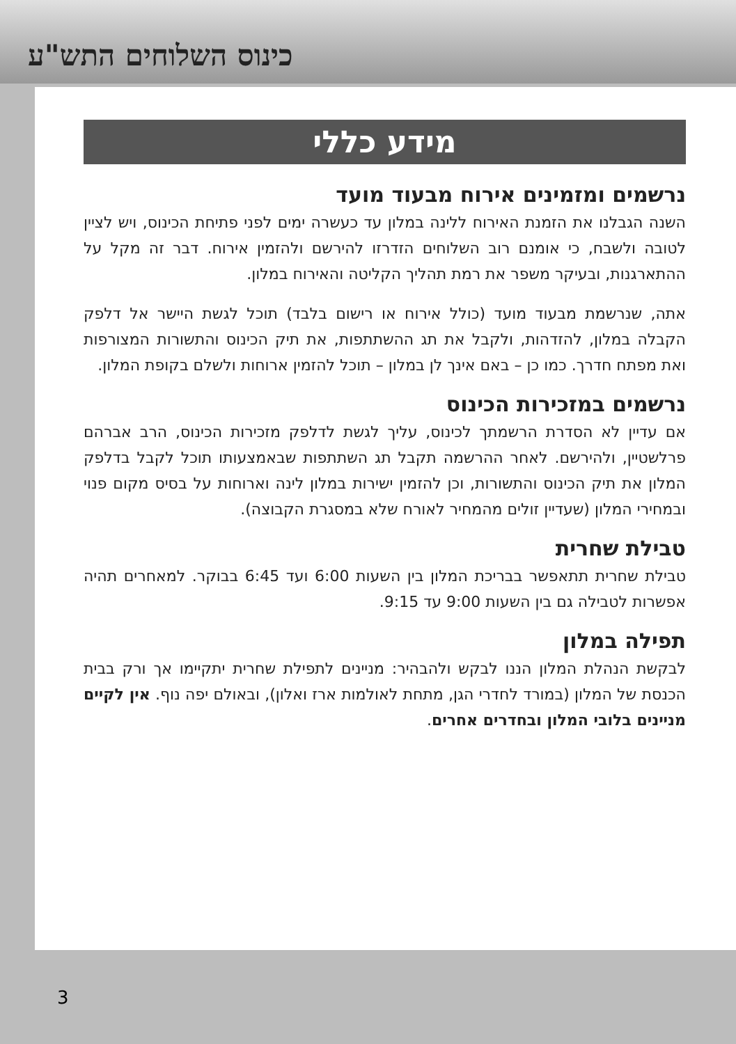כינוס השלוחים התש"ע
מידע כללי
נרשמים ומזמינים אירוח מבעוד מועד
השנה הגבלנו את הזמנת האירוח ללינה במלון עד כעשרה ימים לפני פתיחת הכינוס, ויש לציין לטובה ולשבח, כי אומנם רוב השלוחים הזדרזו להירשם ולהזמין אירוח. דבר זה מקל על ההתארגנות, ובעיקר משפר את רמת תהליך הקליטה והאירוח במלון.
אתה, שנרשמת מבעוד מועד (כולל אירוח או רישום בלבד) תוכל לגשת היישר אל דלפק הקבלה במלון, להזדהות, ולקבל את תג ההשתתפות, את תיק הכינוס והתשורות המצורפות ואת מפתח חדרך. כמו כן – באם אינך לן במלון – תוכל להזמין ארוחות ולשלם בקופת המלון.
נרשמים במזכירות הכינוס
אם עדיין לא הסדרת הרשמתך לכינוס, עליך לגשת לדלפק מזכירות הכינוס, הרב אברהם פרלשטיין, ולהירשם. לאחר ההרשמה תקבל תג השתתפות שבאמצעותו תוכל לקבל בדלפק המלון את תיק הכינוס והתשורות, וכן להזמין ישירות במלון לינה וארוחות על בסיס מקום פנוי ובמחירי המלון (שעדיין זולים מהמחיר לאורח שלא במסגרת הקבוצה).
טבילת שחרית
טבילת שחרית תתאפשר בבריכת המלון בין השעות 6:00 ועד 6:45 בבוקר. למאחרים תהיה אפשרות לטבילה גם בין השעות 9:00 עד 9:15.
תפילה במלון
לבקשת הנהלת המלון הננו לבקש ולהבהיר: מניינים לתפילת שחרית יתקיימו אך ורק בבית הכנסת של המלון (במורד לחדרי הגן, מתחת לאולמות ארז ואלון), ובאולם יפה נוף. אין לקיים מניינים בלובי המלון ובחדרים אחרים.
3